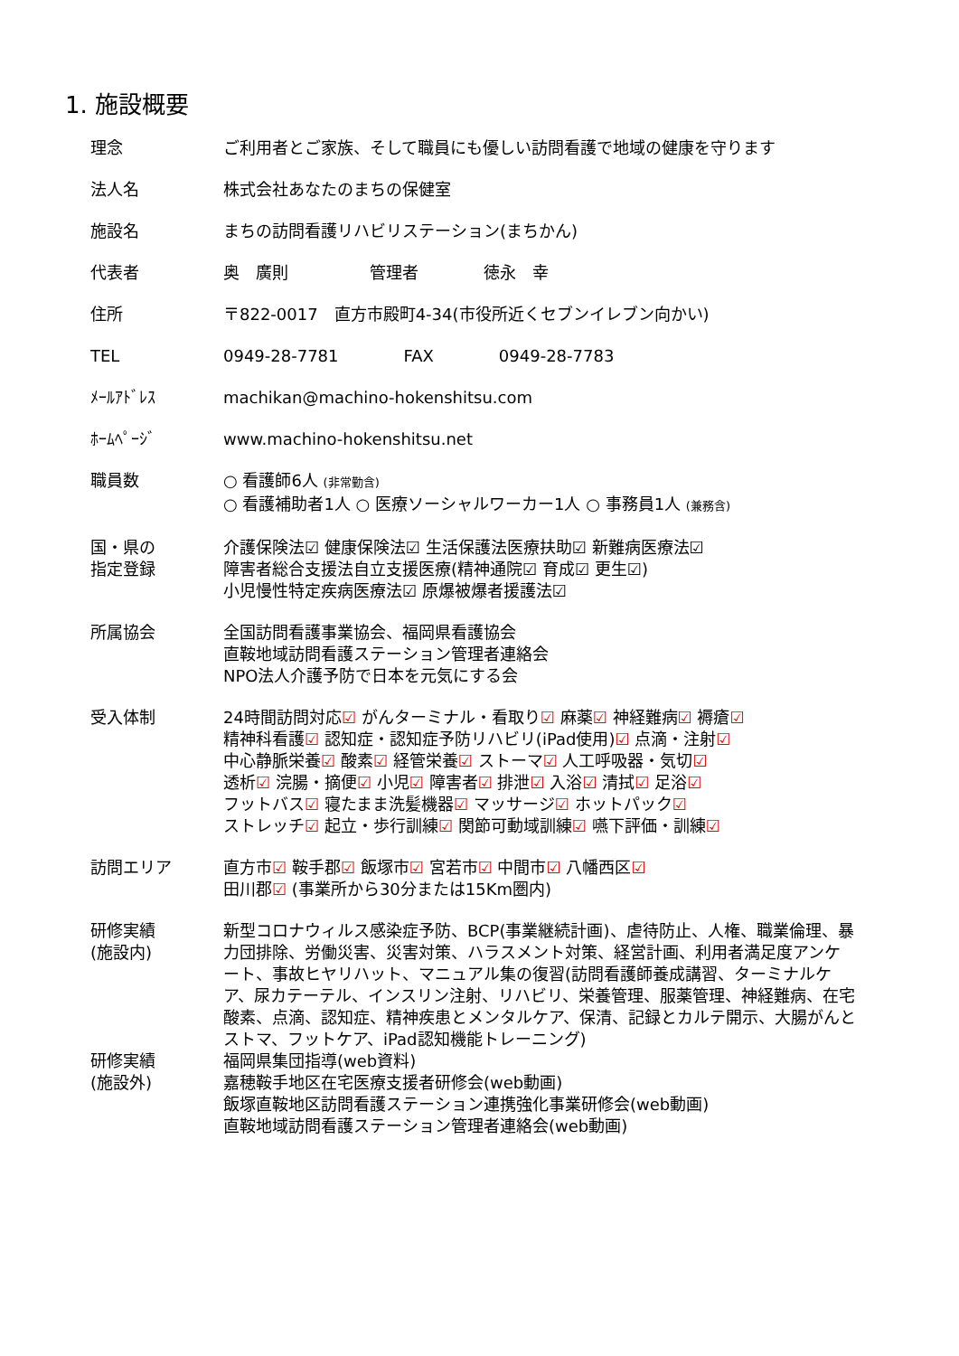1. 施設概要
理念 ご利用者とご家族、そして職員にも優しい訪問看護で地域の健康を守ります
法人名 株式会社あなたのまちの保健室
施設名 まちの訪問看護リハビリステーション(まちかん)
代表者 奥　廣則　　　　　管理者　　　　徳永　幸
住所 〒822-0017　直方市殿町4-34(市役所近くセブンイレブン向かい)
TEL 0949-28-7781　　　　FAX　　　　0949-28-7783
ﾒｰﾙｱﾄﾞﾚｽ machikan@machino-hokenshitsu.com
ﾎｰﾑﾍﾟｰｼﾞ www.machino-hokenshitsu.net
職員数 ○ 看護師6人 (非常勤含)
○ 看護補助者1人 ○ 医療ソーシャルワーカー1人 ○ 事務員1人 (兼務含)
国・県の
指定登録
介護保険法☑ 健康保険法☑ 生活保護法医療扶助☑ 新難病医療法☑
障害者総合支援法自立支援医療(精神通院☑ 育成☑ 更生☑)
小児慢性特定疾病医療法☑ 原爆被爆者援護法☑
所属協会 全国訪問看護事業協会、福岡県看護協会
直鞍地域訪問看護ステーション管理者連絡会
NPO法人介護予防で日本を元気にする会
受入体制 24時間訪問対応☑ がんターミナル・看取り☑ 麻薬☑ 神経難病☑ 褥瘡☑
精神科看護☑ 認知症・認知症予防リハビリ(iPad使用)☑ 点滴・注射☑
中心静脈栄養☑ 酸素☑ 経管栄養☑ ストーマ☑ 人工呼吸器・気切☑
透析☑ 浣腸・摘便☑ 小児☑ 障害者☑ 排泄☑ 入浴☑ 清拭☑ 足浴☑
フットバス☑ 寝たまま洗髪機器☑ マッサージ☑ ホットパック☑
ストレッチ☑ 起立・歩行訓練☑ 関節可動域訓練☑ 嚥下評価・訓練☑
訪問エリア 直方市☑ 鞍手郡☑ 飯塚市☑ 宮若市☑ 中間市☑ 八幡西区☑
田川郡☑ (事業所から30分または15Km圏内)
研修実績
(施設内)
新型コロナウィルス感染症予防、BCP(事業継続計画)、虐待防止、人権、職業倫理、暴力団排除、労働災害、災害対策、ハラスメント対策、経営計画、利用者満足度アンケート、事故ヒヤリハット、マニュアル集の復習(訪問看護師養成講習、ターミナルケア、尿カテーテル、インスリン注射、リハビリ、栄養管理、服薬管理、神経難病、在宅酸素、点滴、認知症、精神疾患とメンタルケア、保清、記録とカルテ開示、大腸がんとストマ、フットケア、iPad認知機能トレーニング)
研修実績
(施設外)
福岡県集団指導(web資料)
嘉穂鞍手地区在宅医療支援者研修会(web動画)
飯塚直鞍地区訪問看護ステーション連携強化事業研修会(web動画)
直鞍地域訪問看護ステーション管理者連絡会(web動画)